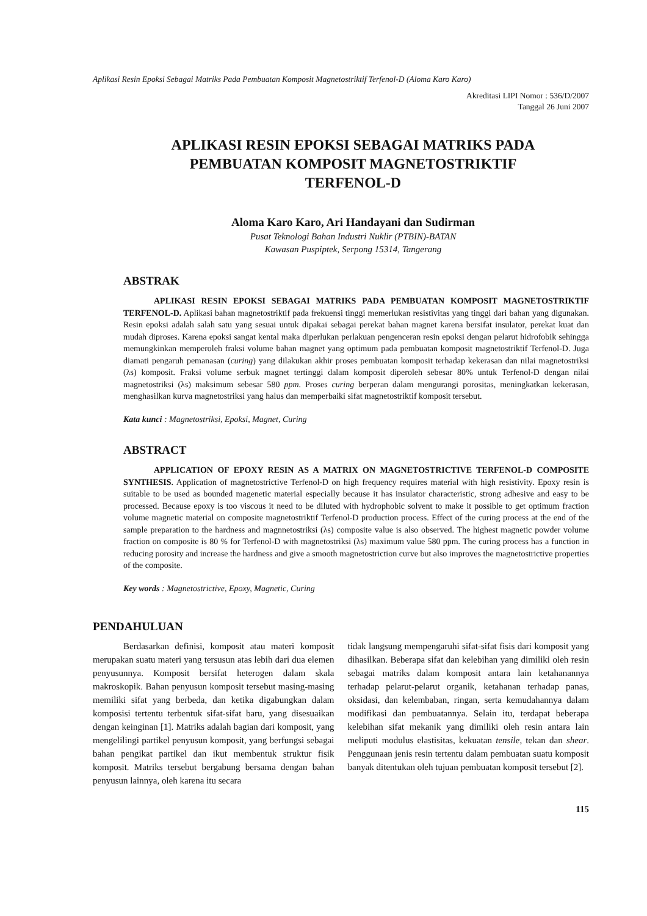Aplikasi Resin Epoksi Sebagai Matriks Pada Pembuatan Komposit Magnetostriktif Terfenol-D (Aloma Karo Karo)
Akreditasi LIPI Nomor : 536/D/2007
Tanggal 26 Juni 2007
APLIKASI RESIN EPOKSI SEBAGAI MATRIKS PADA
PEMBUATAN KOMPOSIT MAGNETOSTRIKTIF
TERFENOL-D
Aloma Karo Karo, Ari Handayani dan Sudirman
Pusat Teknologi Bahan Industri Nuklir (PTBIN)-BATAN
Kawasan Puspiptek, Serpong 15314, Tangerang
ABSTRAK
APLIKASI RESIN EPOKSI SEBAGAI MATRIKS PADA PEMBUATAN KOMPOSIT MAGNETOSTRIKTIF TERFENOL-D. Aplikasi bahan magnetostriktif pada frekuensi tinggi memerlukan resistivitas yang tinggi dari bahan yang digunakan. Resin epoksi adalah salah satu yang sesuai untuk dipakai sebagai perekat bahan magnet karena bersifat insulator, perekat kuat dan mudah diproses. Karena epoksi sangat kental maka diperlukan perlakuan pengenceran resin epoksi dengan pelarut hidrofobik sehingga memungkinkan memperoleh fraksi volume bahan magnet yang optimum pada pembuatan komposit magnetostriktif Terfenol-D. Juga diamati pengaruh pemanasan (curing) yang dilakukan akhir proses pembuatan komposit terhadap kekerasan dan nilai magnetostriksi (λs) komposit. Fraksi volume serbuk magnet tertinggi dalam komposit diperoleh sebesar 80% untuk Terfenol-D dengan nilai magnetostriksi (λs) maksimum sebesar 580 ppm. Proses curing berperan dalam mengurangi porositas, meningkatkan kekerasan, menghasilkan kurva magnetostriksi yang halus dan memperbaiki sifat magnetostriktif komposit tersebut.
Kata kunci : Magnetostriksi, Epoksi, Magnet, Curing
ABSTRACT
APPLICATION OF EPOXY RESIN AS A MATRIX ON MAGNETOSTRICTIVE TERFENOL-D COMPOSITE SYNTHESIS. Application of magnetostrictive Terfenol-D on high frequency requires material with high resistivity. Epoxy resin is suitable to be used as bounded magenetic material especially because it has insulator characteristic, strong adhesive and easy to be processed. Because epoxy is too viscous it need to be diluted with hydrophobic solvent to make it possible to get optimum fraction volume magnetic material on composite magnetostriktif Terfenol-D production process. Effect of the curing process at the end of the sample preparation to the hardness and magnnetostriksi (λs) composite value is also observed. The highest magnetic powder volume fraction on composite is 80 % for Terfenol-D with magnetostriksi (λs) maximum value 580 ppm. The curing process has a function in reducing porosity and increase the hardness and give a smooth magnetostriction curve but also improves the magnetostrictive properties of the composite.
Key words : Magnetostrictive, Epoxy, Magnetic, Curing
PENDAHULUAN
Berdasarkan definisi, komposit atau materi komposit merupakan suatu materi yang tersusun atas lebih dari dua elemen penyusunnya. Komposit bersifat heterogen dalam skala makroskopik. Bahan penyusun komposit tersebut masing-masing memiliki sifat yang berbeda, dan ketika digabungkan dalam komposisi tertentu terbentuk sifat-sifat baru, yang disesuaikan dengan keinginan [1]. Matriks adalah bagian dari komposit, yang mengelilingi partikel penyusun komposit, yang berfungsi sebagai bahan pengikat partikel dan ikut membentuk struktur fisik komposit. Matriks tersebut bergabung bersama dengan bahan penyusun lainnya, oleh karena itu secara
tidak langsung mempengaruhi sifat-sifat fisis dari komposit yang dihasilkan. Beberapa sifat dan kelebihan yang dimiliki oleh resin sebagai matriks dalam komposit antara lain ketahanannya terhadap pelarut-pelarut organik, ketahanan terhadap panas, oksidasi, dan kelembaban, ringan, serta kemudahannya dalam modifikasi dan pembuatannya. Selain itu, terdapat beberapa kelebihan sifat mekanik yang dimiliki oleh resin antara lain meliputi modulus elastisitas, kekuatan tensile, tekan dan shear. Penggunaan jenis resin tertentu dalam pembuatan suatu komposit banyak ditentukan oleh tujuan pembuatan komposit tersebut [2].
115